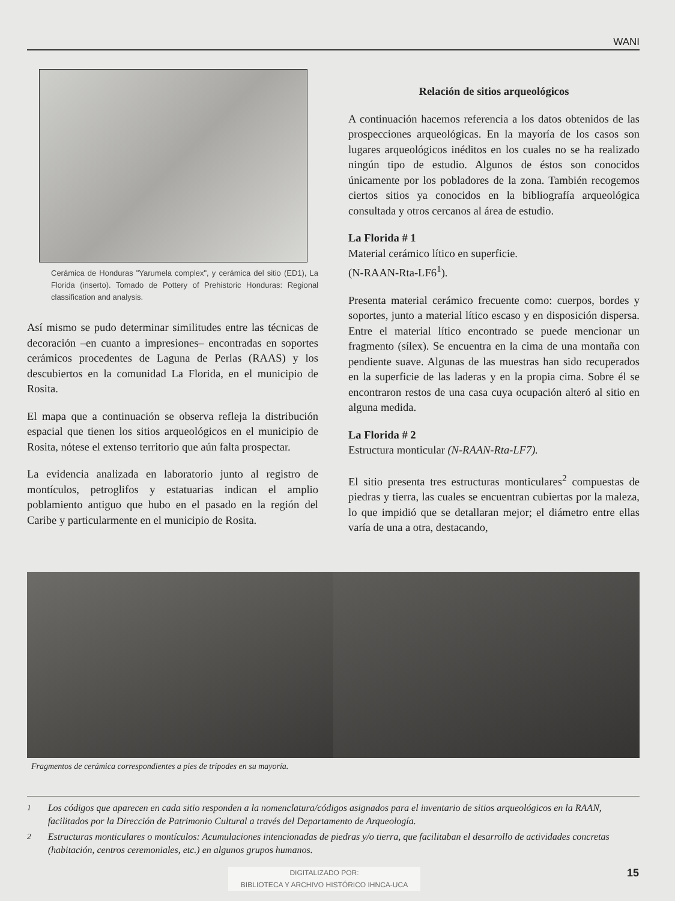WANI
Cerámica de Honduras "Yarumela complex", y cerámica del sitio (ED1), La Florida (inserto). Tomado de Pottery of Prehistoric Honduras: Regional classification and analysis.
Así mismo se pudo determinar similitudes entre las técnicas de decoración –en cuanto a impresiones– encontradas en soportes cerámicos procedentes de Laguna de Perlas (RAAS) y los descubiertos en la comunidad La Florida, en el municipio de Rosita.
El mapa que a continuación se observa refleja la distribución espacial que tienen los sitios arqueológicos en el municipio de Rosita, nótese el extenso territorio que aún falta prospectar.
La evidencia analizada en laboratorio junto al registro de montículos, petroglifos y estatuarias indican el amplio poblamiento antiguo que hubo en el pasado en la región del Caribe y particularmente en el municipio de Rosita.
Relación de sitios arqueológicos
A continuación hacemos referencia a los datos obtenidos de las prospecciones arqueológicas. En la mayoría de los casos son lugares arqueológicos inéditos en los cuales no se ha realizado ningún tipo de estudio. Algunos de éstos son conocidos únicamente por los pobladores de la zona. También recogemos ciertos sitios ya conocidos en la bibliografía arqueológica consultada y otros cercanos al área de estudio.
La Florida # 1
Material cerámico lítico en superficie.
(N-RAAN-Rta-LF6<sup>1</sup>).
Presenta material cerámico frecuente como: cuerpos, bordes y soportes, junto a material lítico escaso y en disposición dispersa. Entre el material lítico encontrado se puede mencionar un fragmento (sílex). Se encuentra en la cima de una montaña con pendiente suave. Algunas de las muestras han sido recuperados en la superficie de las laderas y en la propia cima. Sobre él se encontraron restos de una casa cuya ocupación alteró al sitio en alguna medida.
La Florida # 2
Estructura monticular (N-RAAN-Rta-LF7).
El sitio presenta tres estructuras monticulares<sup>2</sup> compuestas de piedras y tierra, las cuales se encuentran cubiertas por la maleza, lo que impidió que se detallaran mejor; el diámetro entre ellas varía de una a otra, destacando,
Fragmentos de cerámica correspondientes a pies de trípodes en su mayoría.
<sup>1</sup> Los códigos que aparecen en cada sitio responden a la nomenclatura/códigos asignados para el inventario de sitios arqueológicos en la RAAN, facilitados por la Dirección de Patrimonio Cultural a través del Departamento de Arqueología.
<sup>2</sup> Estructuras monticulares o montículos: Acumulaciones intencionadas de piedras y/o tierra, que facilitaban el desarrollo de actividades concretas (habitación, centros ceremoniales, etc.) en algunos grupos humanos.
DIGITALIZADO POR:
BIBLIOTECA Y ARCHIVO HISTÓRICO IHNCA-UCA
15